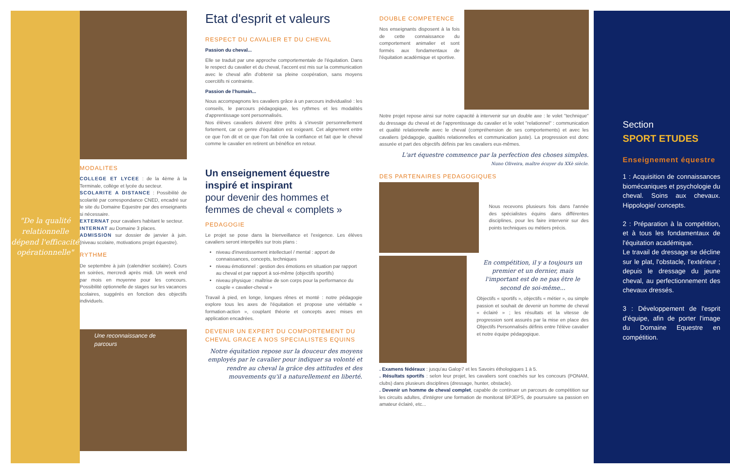"De la qualité relationnelle dépend l'efficacité opérationnelle"
MODALITES
COLLEGE ET LYCEE : de la 4ème à la Terminale, collège et lycée du secteur.
SCOLARITE A DISTANCE : Possibilité de scolarité par correspondance CNED, encadré sur le site du Domaine Equestre par des enseignants si nécessaire.
EXTERNAT pour cavaliers habitant le secteur.
INTERNAT au Domaine 3 places.
ADMISSION sur dossier de janvier à juin. (niveau scolaire, motivations projet équestre).
RYTHME
De septembre à juin (calendrier scolaire). Cours en soirées, mercredi après midi. Un week end par mois en moyenne pour les concours. Possibilité optionnelle de stages sur les vacances scolaires, suggérés en fonction des objectifs individuels.
Une reconnaissance de parcours
Etat d'esprit et valeurs
RESPECT DU CAVALIER ET DU CHEVAL
Passion du cheval...
Elle se traduit par une approche comportementale de l'équitation. Dans le respect du cavalier et du cheval, l'accent est mis sur la communication avec le cheval afin d'obtenir sa pleine coopération, sans moyens coercitifs ni contrainte.
Passion de l'humain...
Nous accompagnons les cavaliers grâce à un parcours individualisé : les conseils, le parcours pédagogique, les rythmes et les modalités d'apprentissage sont personnalisés.
Nos élèves cavaliers doivent être prêts à s'investir personnellement fortement, car ce genre d'équitation est exigeant. Cet alignement entre ce que l'on dit et ce que l'on fait crée la confiance et fait que le cheval comme le cavalier en retirent un bénéfice en retour.
Un enseignement équestre inspiré et inspirant
pour devenir des hommes et femmes de cheval « complets »
PEDAGOGIE
Le projet se pose dans la bienveillance et l'exigence. Les élèves cavaliers seront interpellés sur trois plans :
niveau d'investissement intellectuel / mental : apport de connaissances, concepts, techniques
niveau émotionnel : gestion des émotions en situation par rapport au cheval et par rapport à soi-même (objectifs sportifs)
niveau physique : maîtrise de son corps pour la performance du couple « cavalier-cheval »
Travail à pied, en longe, longues rênes et monté : notre pédagogie explore tous les axes de l'équitation et propose une véritable « formation-action », couplant théorie et concepts avec mises en application encadrées.
DEVENIR UN EXPERT DU COMPORTEMENT DU CHEVAL GRACE A NOS SPECIALISTES EQUINS
Notre équitation repose sur la douceur des moyens employés par le cavalier pour indiquer sa volonté et rendre au cheval la grâce des attitudes et des mouvements qu'il a naturellement en liberté.
DOUBLE COMPETENCE
Nos enseignants disposent à la fois de cette connaissance du comportement animalier et sont formés aux fondamentaux de l'équitation académique et sportive.
Notre projet repose ainsi sur notre capacité à intervenir sur un double axe : le volet "technique" du dressage du cheval et de l'apprentissage du cavalier et le volet "relationnel" : communication et qualité relationnelle avec le cheval (compréhension de ses comportements) et avec les cavaliers (pédagogie, qualités relationnelles et communication juste). La progression est donc assurée et part des objectifs définis par les cavaliers eux-mêmes.
L'art équestre commence par la perfection des choses simples.
Nuno Oliveira, maître écuyer du XXè siècle.
DES PARTENAIRES PEDAGOGIQUES
Nous recevons plusieurs fois dans l'année des spécialistes équins dans différentes disciplines, pour les faire intervenir sur des points techniques ou métiers précis.
En compétition, il y a toujours un premier et un dernier, mais l'important est de ne pas être le second de soi-même...
Objectifs « sportifs », objectifs « métier », ou simple passion et souhait de devenir un homme de cheval « éclairé » ; les résultats et la vitesse de progression sont assurés par la mise en place des Objectifs Personnalisés définis entre l'élève cavalier et notre équipe pédagogique.
. Examens fédéraux : jusqu'au Galop7 et les Savoirs éthologiques 1 à 5.
. Résultats sportifs : selon leur projet, les cavaliers sont coachés sur les concours (PONAM, clubs) dans plusieurs disciplines (dressage, hunter, obstacle).
. Devenir un homme de cheval complet, capable de continuer un parcours de compétition sur les circuits adultes, d'intégrer une formation de monitorat BPJEPS, de poursuivre sa passion en amateur éclairé, etc...
Section
SPORT ETUDES
Enseignement équestre
1 : Acquisition de connaissances biomécaniques et psychologie du cheval. Soins aux chevaux. Hippologie/ concepts.
2 : Préparation à la compétition, et à tous les fondamentaux de l'équitation académique.
Le travail de dressage se décline sur le plat, l'obstacle, l'extérieur ; depuis le dressage du jeune cheval, au perfectionnement des chevaux dressés.
3 : Développement de l'esprit d'équipe, afin de porter l'image du Domaine Equestre en compétition.